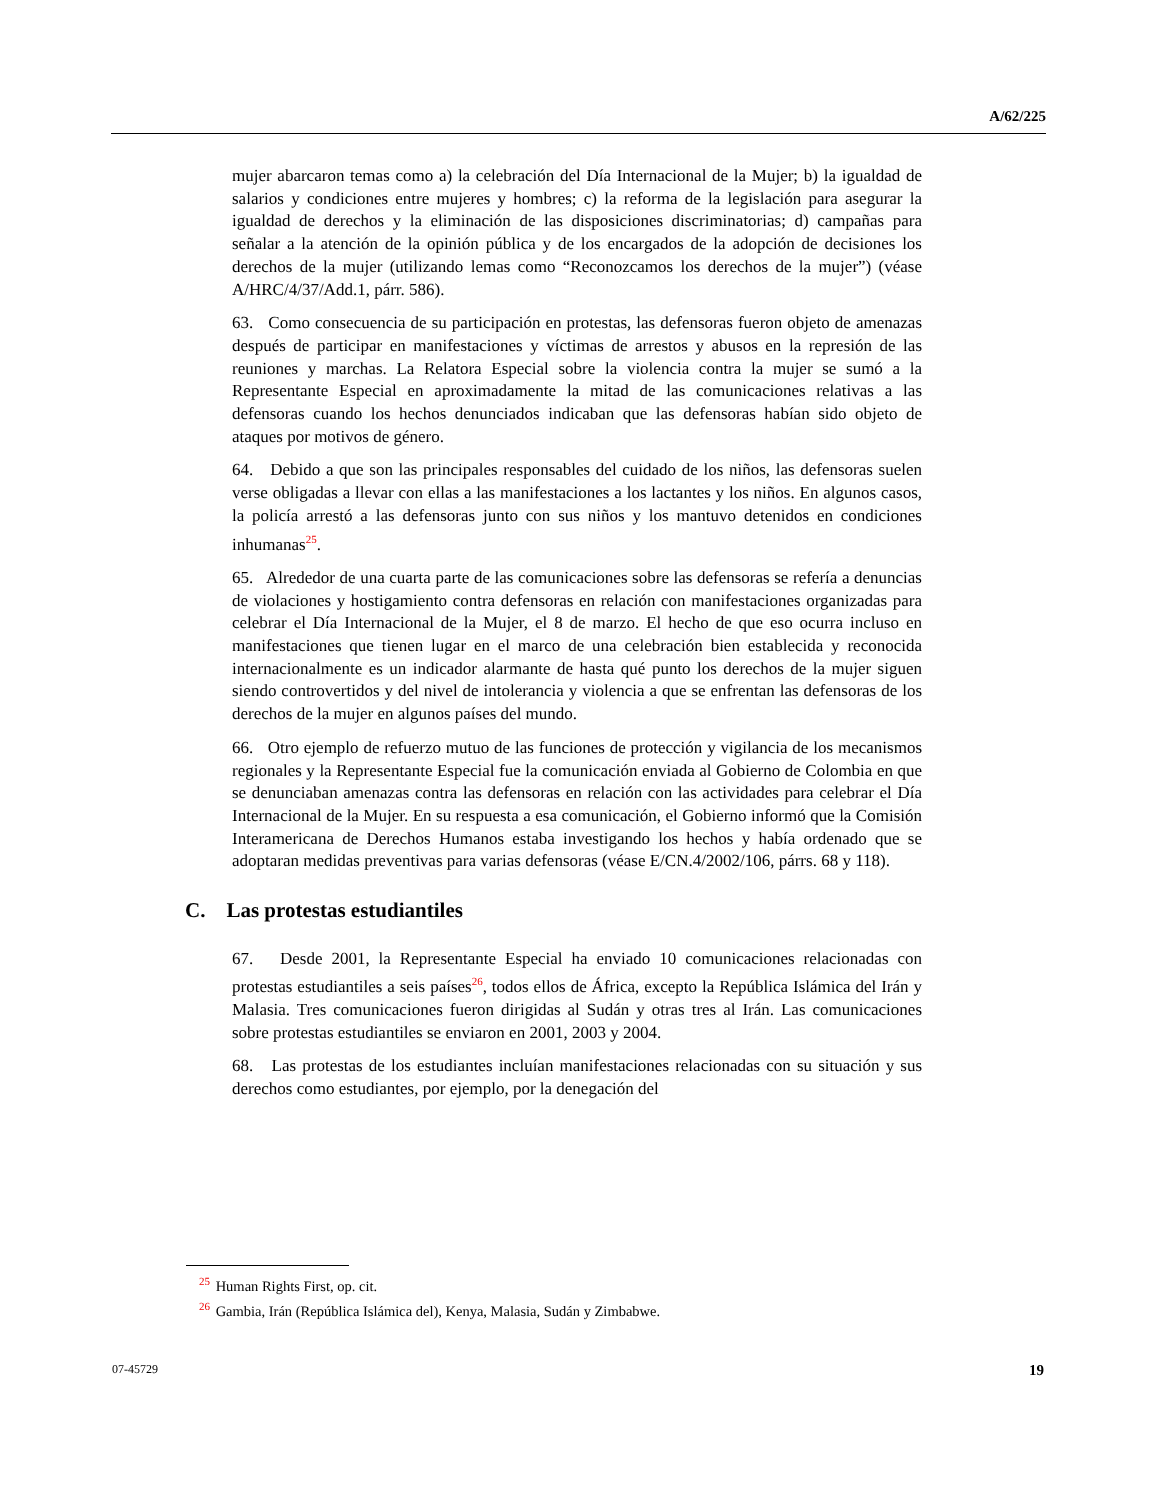A/62/225
mujer abarcaron temas como a) la celebración del Día Internacional de la Mujer; b) la igualdad de salarios y condiciones entre mujeres y hombres; c) la reforma de la legislación para asegurar la igualdad de derechos y la eliminación de las disposiciones discriminatorias; d) campañas para señalar a la atención de la opinión pública y de los encargados de la adopción de decisiones los derechos de la mujer (utilizando lemas como “Reconozcamos los derechos de la mujer”) (véase A/HRC/4/37/Add.1, párr. 586).
63. Como consecuencia de su participación en protestas, las defensoras fueron objeto de amenazas después de participar en manifestaciones y víctimas de arrestos y abusos en la represión de las reuniones y marchas. La Relatora Especial sobre la violencia contra la mujer se sumó a la Representante Especial en aproximadamente la mitad de las comunicaciones relativas a las defensoras cuando los hechos denunciados indicaban que las defensoras habían sido objeto de ataques por motivos de género.
64. Debido a que son las principales responsables del cuidado de los niños, las defensoras suelen verse obligadas a llevar con ellas a las manifestaciones a los lactantes y los niños. En algunos casos, la policía arrestó a las defensoras junto con sus niños y los mantuvo detenidos en condiciones inhumanas<sup>25</sup>.
65. Alrededor de una cuarta parte de las comunicaciones sobre las defensoras se refería a denuncias de violaciones y hostigamiento contra defensoras en relación con manifestaciones organizadas para celebrar el Día Internacional de la Mujer, el 8 de marzo. El hecho de que eso ocurra incluso en manifestaciones que tienen lugar en el marco de una celebración bien establecida y reconocida internacionalmente es un indicador alarmante de hasta qué punto los derechos de la mujer siguen siendo controvertidos y del nivel de intolerancia y violencia a que se enfrentan las defensoras de los derechos de la mujer en algunos países del mundo.
66. Otro ejemplo de refuerzo mutuo de las funciones de protección y vigilancia de los mecanismos regionales y la Representante Especial fue la comunicación enviada al Gobierno de Colombia en que se denunciaban amenazas contra las defensoras en relación con las actividades para celebrar el Día Internacional de la Mujer. En su respuesta a esa comunicación, el Gobierno informó que la Comisión Interamericana de Derechos Humanos estaba investigando los hechos y había ordenado que se adoptaran medidas preventivas para varias defensoras (véase E/CN.4/2002/106, párrs. 68 y 118).
C. Las protestas estudiantiles
67. Desde 2001, la Representante Especial ha enviado 10 comunicaciones relacionadas con protestas estudiantiles a seis países<sup>26</sup>, todos ellos de África, excepto la República Islámica del Irán y Malasia. Tres comunicaciones fueron dirigidas al Sudán y otras tres al Irán. Las comunicaciones sobre protestas estudiantiles se enviaron en 2001, 2003 y 2004.
68. Las protestas de los estudiantes incluían manifestaciones relacionadas con su situación y sus derechos como estudiantes, por ejemplo, por la denegación del
<sup>25</sup> Human Rights First, op. cit.
<sup>26</sup> Gambia, Irán (República Islámica del), Kenya, Malasia, Sudán y Zimbabwe.
07-45729 19